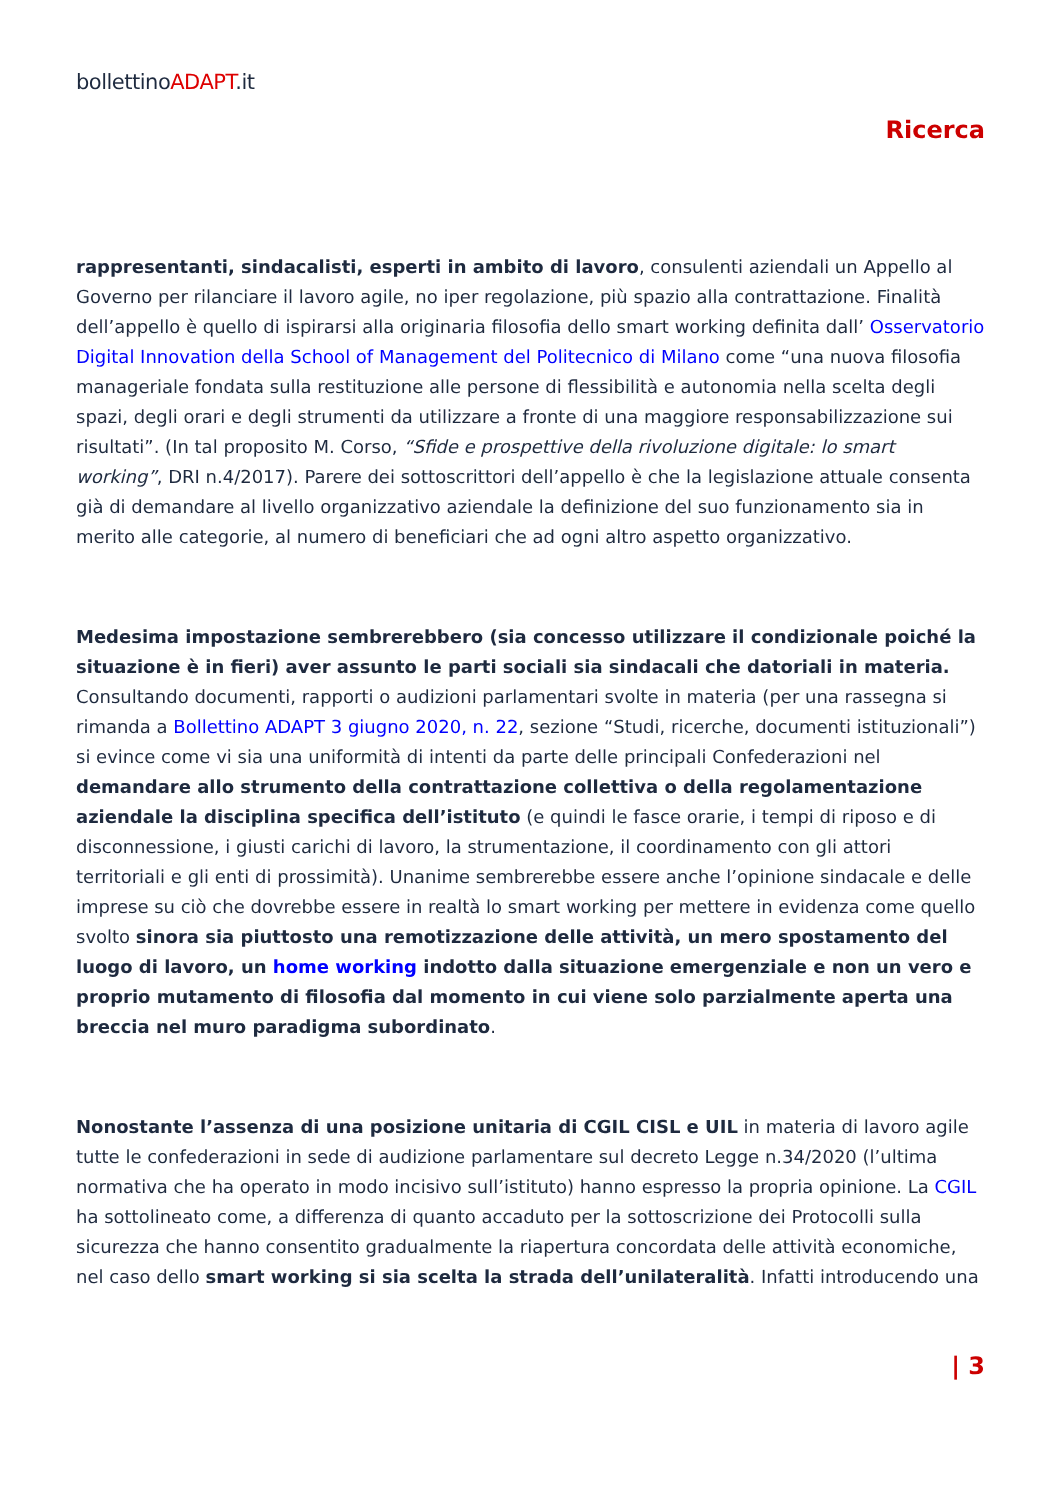bollettinoADAPT.it
Ricerca
rappresentanti, sindacalisti, esperti in ambito di lavoro, consulenti aziendali un Appello al Governo per rilanciare il lavoro agile, no iper regolazione, più spazio alla contrattazione. Finalità dell’appello è quello di ispirarsi alla originaria filosofia dello smart working definita dall’ Osservatorio Digital Innovation della School of Management del Politecnico di Milano come “una nuova filosofia manageriale fondata sulla restituzione alle persone di flessibilità e autonomia nella scelta degli spazi, degli orari e degli strumenti da utilizzare a fronte di una maggiore responsabilizzazione sui risultati”. (In tal proposito M. Corso, “Sfide e prospettive della rivoluzione digitale: lo smart working”, DRI n.4/2017). Parere dei sottoscrittori dell’appello è che la legislazione attuale consenta già di demandare al livello organizzativo aziendale la definizione del suo funzionamento sia in merito alle categorie, al numero di beneficiari che ad ogni altro aspetto organizzativo.
Medesima impostazione sembrerebbero (sia concesso utilizzare il condizionale poiché la situazione è in fieri) aver assunto le parti sociali sia sindacali che datoriali in materia. Consultando documenti, rapporti o audizioni parlamentari svolte in materia (per una rassegna si rimanda a Bollettino ADAPT 3 giugno 2020, n. 22, sezione “Studi, ricerche, documenti istituzionali”) si evince come vi sia una uniformità di intenti da parte delle principali Confederazioni nel demandare allo strumento della contrattazione collettiva o della regolamentazione aziendale la disciplina specifica dell’istituto (e quindi le fasce orarie, i tempi di riposo e di disconnessione, i giusti carichi di lavoro, la strumentazione, il coordinamento con gli attori territoriali e gli enti di prossimità). Unanime sembrerebbe essere anche l’opinione sindacale e delle imprese su ciò che dovrebbe essere in realtà lo smart working per mettere in evidenza come quello svolto sinora sia piuttosto una remotizzazione delle attività, un mero spostamento del luogo di lavoro, un home working indotto dalla situazione emergenziale e non un vero e proprio mutamento di filosofia dal momento in cui viene solo parzialmente aperta una breccia nel muro paradigma subordinato.
Nonostante l’assenza di una posizione unitaria di CGIL CISL e UIL in materia di lavoro agile tutte le confederazioni in sede di audizione parlamentare sul decreto Legge n.34/2020 (l’ultima normativa che ha operato in modo incisivo sull’istituto) hanno espresso la propria opinione. La CGIL ha sottolineato come, a differenza di quanto accaduto per la sottoscrizione dei Protocolli sulla sicurezza che hanno consentito gradualmente la riapertura concordata delle attività economiche, nel caso dello smart working si sia scelta la strada dell’unilateralità. Infatti introducendo una
| 3